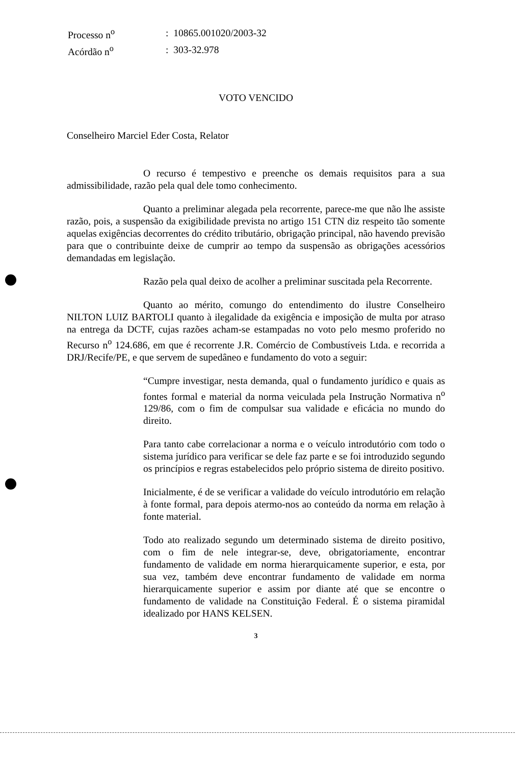| Processo n<sup>o</sup> | : 10865.001020/2003-32 |
| Acórdão n<sup>o</sup> | : 303-32.978 |
VOTO VENCIDO
Conselheiro Marciel Eder Costa, Relator
O recurso é tempestivo e preenche os demais requisitos para a sua admissibilidade, razão pela qual dele tomo conhecimento.
Quanto a preliminar alegada pela recorrente, parece-me que não lhe assiste razão, pois, a suspensão da exigibilidade prevista no artigo 151 CTN diz respeito tão somente aquelas exigências decorrentes do crédito tributário, obrigação principal, não havendo previsão para que o contribuinte deixe de cumprir ao tempo da suspensão as obrigações acessórios demandadas em legislação.
Razão pela qual deixo de acolher a preliminar suscitada pela Recorrente.
Quanto ao mérito, comungo do entendimento do ilustre Conselheiro NILTON LUIZ BARTOLI quanto à ilegalidade da exigência e imposição de multa por atraso na entrega da DCTF, cujas razões acham-se estampadas no voto pelo mesmo proferido no Recurso n<sup>o</sup> 124.686, em que é recorrente J.R. Comércio de Combustíveis Ltda. e recorrida a DRJ/Recife/PE, e que servem de supedâneo e fundamento do voto a seguir:
“Cumpre investigar, nesta demanda, qual o fundamento jurídico e quais as fontes formal e material da norma veiculada pela Instrução Normativa n<sup>o</sup> 129/86, com o fim de compulsar sua validade e eficácia no mundo do direito.
Para tanto cabe correlacionar a norma e o veículo introdutório com todo o sistema jurídico para verificar se dele faz parte e se foi introduzido segundo os princípios e regras estabelecidos pelo próprio sistema de direito positivo.
Inicialmente, é de se verificar a validade do veículo introdutório em relação à fonte formal, para depois atermo-nos ao conteúdo da norma em relação à fonte material.
Todo ato realizado segundo um determinado sistema de direito positivo, com o fim de nele integrar-se, deve, obrigatoriamente, encontrar fundamento de validade em norma hierarquicamente superior, e esta, por sua vez, também deve encontrar fundamento de validade em norma hierarquicamente superior e assim por diante até que se encontre o fundamento de validade na Constituição Federal. É o sistema piramidal idealizado por HANS KELSEN.
3